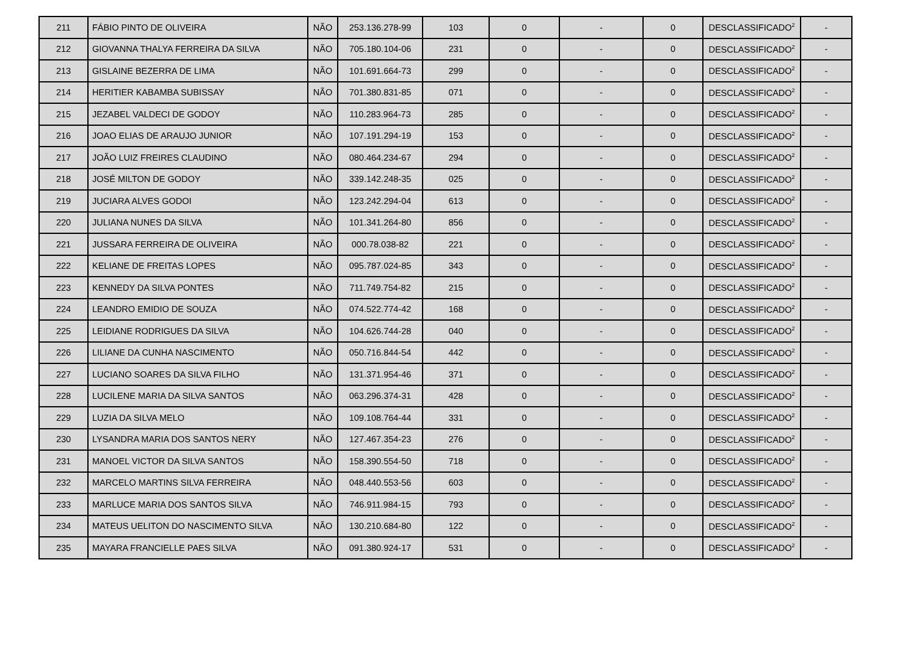| 211 | FÁBIO PINTO DE OLIVEIRA | NÃO | 253.136.278-99 | 103 | 0 | - | 0 | DESCLASSIFICADO<sup>2</sup> | - |
| 212 | GIOVANNA THALYA FERREIRA DA SILVA | NÃO | 705.180.104-06 | 231 | 0 | - | 0 | DESCLASSIFICADO<sup>2</sup> | - |
| 213 | GISLAINE BEZERRA DE LIMA | NÃO | 101.691.664-73 | 299 | 0 | - | 0 | DESCLASSIFICADO<sup>2</sup> | - |
| 214 | HERITIER KABAMBA SUBISSAY | NÃO | 701.380.831-85 | 071 | 0 | - | 0 | DESCLASSIFICADO<sup>2</sup> | - |
| 215 | JEZABEL VALDECI DE GODOY | NÃO | 110.283.964-73 | 285 | 0 | - | 0 | DESCLASSIFICADO<sup>2</sup> | - |
| 216 | JOAO ELIAS DE ARAUJO JUNIOR | NÃO | 107.191.294-19 | 153 | 0 | - | 0 | DESCLASSIFICADO<sup>2</sup> | - |
| 217 | JOÃO LUIZ FREIRES CLAUDINO | NÃO | 080.464.234-67 | 294 | 0 | - | 0 | DESCLASSIFICADO<sup>2</sup> | - |
| 218 | JOSÉ MILTON DE GODOY | NÃO | 339.142.248-35 | 025 | 0 | - | 0 | DESCLASSIFICADO<sup>2</sup> | - |
| 219 | JUCIARA ALVES GODOI | NÃO | 123.242.294-04 | 613 | 0 | - | 0 | DESCLASSIFICADO<sup>2</sup> | - |
| 220 | JULIANA NUNES DA SILVA | NÃO | 101.341.264-80 | 856 | 0 | - | 0 | DESCLASSIFICADO<sup>2</sup> | - |
| 221 | JUSSARA FERREIRA DE OLIVEIRA | NÃO | 000.78.038-82 | 221 | 0 | - | 0 | DESCLASSIFICADO<sup>2</sup> | - |
| 222 | KELIANE DE FREITAS LOPES | NÃO | 095.787.024-85 | 343 | 0 | - | 0 | DESCLASSIFICADO<sup>2</sup> | - |
| 223 | KENNEDY DA SILVA PONTES | NÃO | 711.749.754-82 | 215 | 0 | - | 0 | DESCLASSIFICADO<sup>2</sup> | - |
| 224 | LEANDRO EMIDIO DE SOUZA | NÃO | 074.522.774-42 | 168 | 0 | - | 0 | DESCLASSIFICADO<sup>2</sup> | - |
| 225 | LEIDIANE RODRIGUES DA SILVA | NÃO | 104.626.744-28 | 040 | 0 | - | 0 | DESCLASSIFICADO<sup>2</sup> | - |
| 226 | LILIANE DA CUNHA NASCIMENTO | NÃO | 050.716.844-54 | 442 | 0 | - | 0 | DESCLASSIFICADO<sup>2</sup> | - |
| 227 | LUCIANO SOARES DA SILVA FILHO | NÃO | 131.371.954-46 | 371 | 0 | - | 0 | DESCLASSIFICADO<sup>2</sup> | - |
| 228 | LUCILENE MARIA DA SILVA SANTOS | NÃO | 063.296.374-31 | 428 | 0 | - | 0 | DESCLASSIFICADO<sup>2</sup> | - |
| 229 | LUZIA DA SILVA MELO | NÃO | 109.108.764-44 | 331 | 0 | - | 0 | DESCLASSIFICADO<sup>2</sup> | - |
| 230 | LYSANDRA MARIA DOS SANTOS NERY | NÃO | 127.467.354-23 | 276 | 0 | - | 0 | DESCLASSIFICADO<sup>2</sup> | - |
| 231 | MANOEL VICTOR DA SILVA SANTOS | NÃO | 158.390.554-50 | 718 | 0 | - | 0 | DESCLASSIFICADO<sup>2</sup> | - |
| 232 | MARCELO MARTINS SILVA FERREIRA | NÃO | 048.440.553-56 | 603 | 0 | - | 0 | DESCLASSIFICADO<sup>2</sup> | - |
| 233 | MARLUCE MARIA DOS SANTOS SILVA | NÃO | 746.911.984-15 | 793 | 0 | - | 0 | DESCLASSIFICADO<sup>2</sup> | - |
| 234 | MATEUS UELITON DO NASCIMENTO SILVA | NÃO | 130.210.684-80 | 122 | 0 | - | 0 | DESCLASSIFICADO<sup>2</sup> | - |
| 235 | MAYARA FRANCIELLE PAES SILVA | NÃO | 091.380.924-17 | 531 | 0 | - | 0 | DESCLASSIFICADO<sup>2</sup> | - |